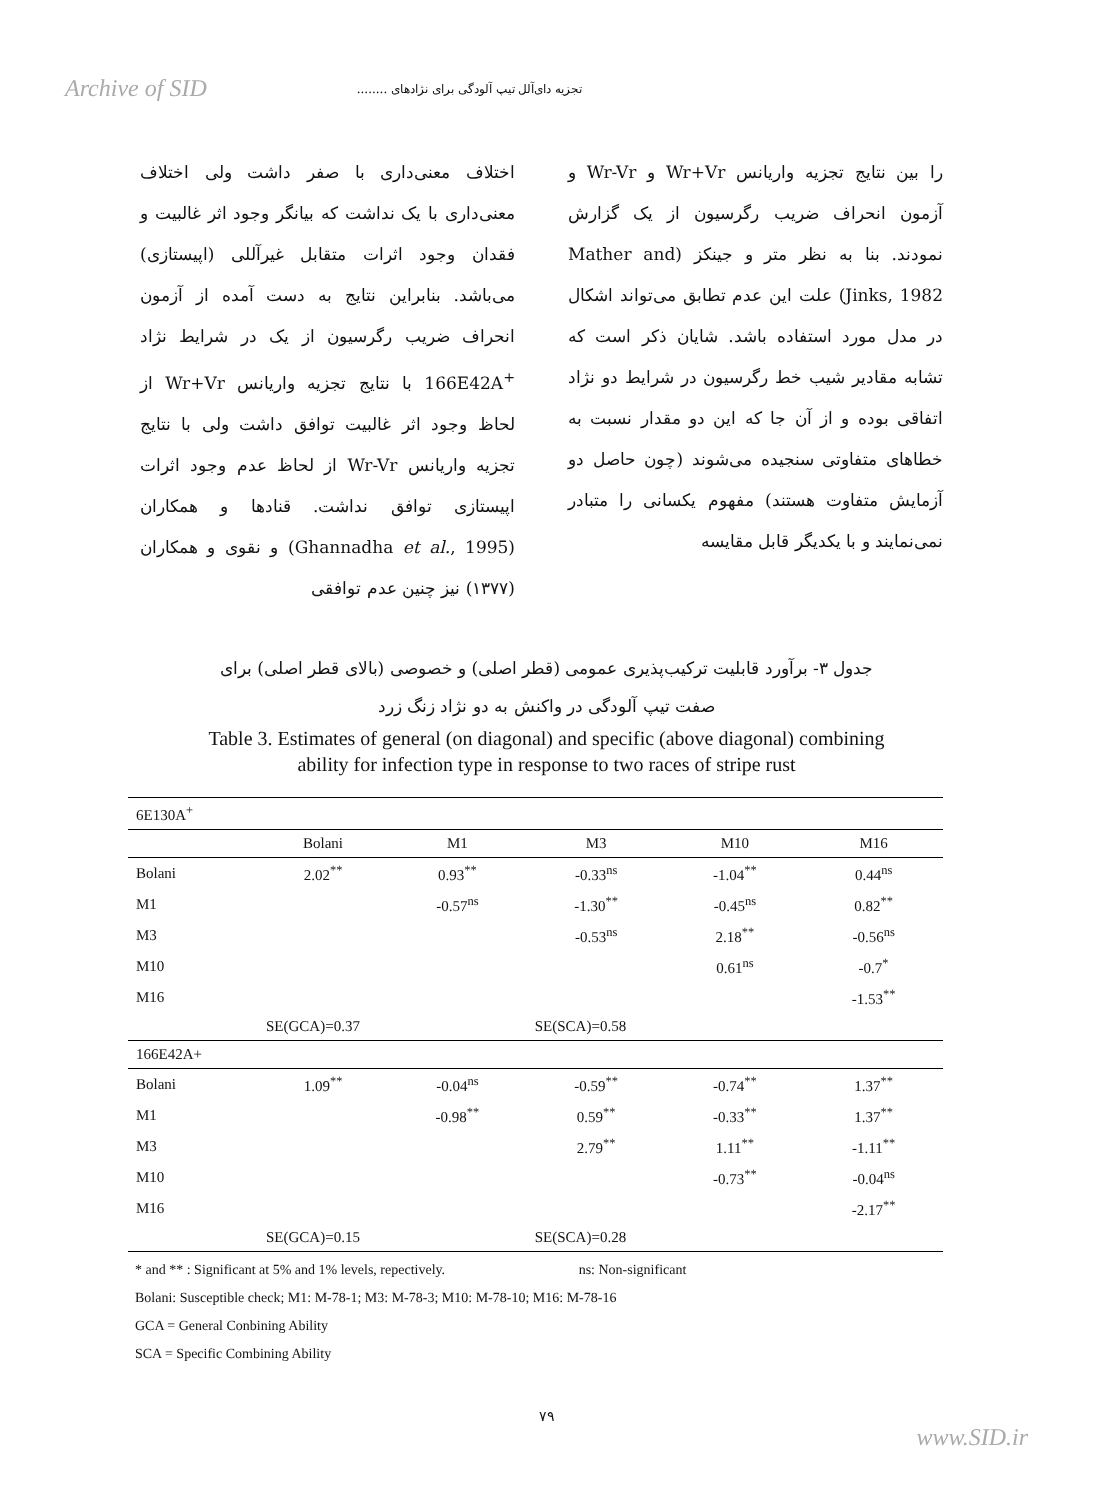Archive of SID تجزیه دای‌آلل تیپ آلودگی برای نژادهای ........
اختلاف معنی‌داری با صفر داشت ولی اختلاف معنی‌داری با یک نداشت که بیانگر وجود اثر غالبیت و فقدان وجود اثرات متقابل غیرآللی (اپیستازی) می‌باشد. بنابراین نتایج به دست آمده از آزمون انحراف ضریب رگرسیون از یک در شرایط نژاد 166E42A<sup>+</sup> با نتایج تجزیه واریانس Wr+Vr از لحاظ وجود اثر غالبیت توافق داشت ولی با نتایج تجزیه واریانس Wr-Vr از لحاظ عدم وجود اثرات اپیستازی توافق نداشت. قنادها و همکاران (Ghannadha et al., 1995) و نقوی و همکاران (۱۳۷۷) نیز چنین عدم توافقی
را بین نتایج تجزیه واریانس Wr+Vr و Wr-Vr و آزمون انحراف ضریب رگرسیون از یک گزارش نمودند. بنا به نظر متر و جینکز (Mather and Jinks, 1982) علت این عدم تطابق می‌تواند اشکال در مدل مورد استفاده باشد. شایان ذکر است که تشابه مقادیر شیب خط رگرسیون در شرایط دو نژاد اتفاقی بوده و از آن جا که این دو مقدار نسبت به خطاهای متفاوتی سنجیده می‌شوند (چون حاصل دو آزمایش متفاوت هستند) مفهوم یکسانی را متبادر نمی‌نمایند و با یکدیگر قابل مقایسه
جدول ۳- برآورد قابلیت ترکیب‌پذیری عمومی (قطر اصلی) و خصوصی (بالای قطر اصلی) برای
صفت تیپ آلودگی در واکنش به دو نژاد زنگ زرد
Table 3. Estimates of general (on diagonal) and specific (above diagonal) combining
ability for infection type in response to two races of stripe rust
| 6E130A<sup>+</sup> | | | | | |
| | Bolani | M1 | M3 | M10 | M16 |
| Bolani | 2.02<sup>**</sup> | 0.93<sup>**</sup> | -0.33<sup>ns</sup> | -1.04<sup>**</sup> | 0.44<sup>ns</sup> |
| M1 | | -0.57<sup>ns</sup> | -1.30<sup>**</sup> | -0.45<sup>ns</sup> | 0.82<sup>**</sup> |
| M3 | | | -0.53<sup>ns</sup> | 2.18<sup>**</sup> | -0.56<sup>ns</sup> |
| M10 | | | | 0.61<sup>ns</sup> | -0.7<sup>*</sup> |
| M16 | | | | | -1.53<sup>**</sup> |
| | SE(GCA)=0.37 | | SE(SCA)=0.58 | | |
| 166E42A+ | | | | | |
| Bolani | 1.09<sup>**</sup> | -0.04<sup>ns</sup> | -0.59<sup>**</sup> | -0.74<sup>**</sup> | 1.37<sup>**</sup> |
| M1 | | -0.98<sup>**</sup> | 0.59<sup>**</sup> | -0.33<sup>**</sup> | 1.37<sup>**</sup> |
| M3 | | | 2.79<sup>**</sup> | 1.11<sup>**</sup> | -1.11<sup>**</sup> |
| M10 | | | | -0.73<sup>**</sup> | -0.04<sup>ns</sup> |
| M16 | | | | | -2.17<sup>**</sup> |
| | SE(GCA)=0.15 | | SE(SCA)=0.28 | | |
* and ** : Significant at 5% and 1% levels, repectively. ns: Non-significant
Bolani: Susceptible check; M1: M-78-1; M3: M-78-3; M10: M-78-10; M16: M-78-16
GCA = General Conbining Ability
SCA = Specific Combining Ability
۷۹
www.SID.ir